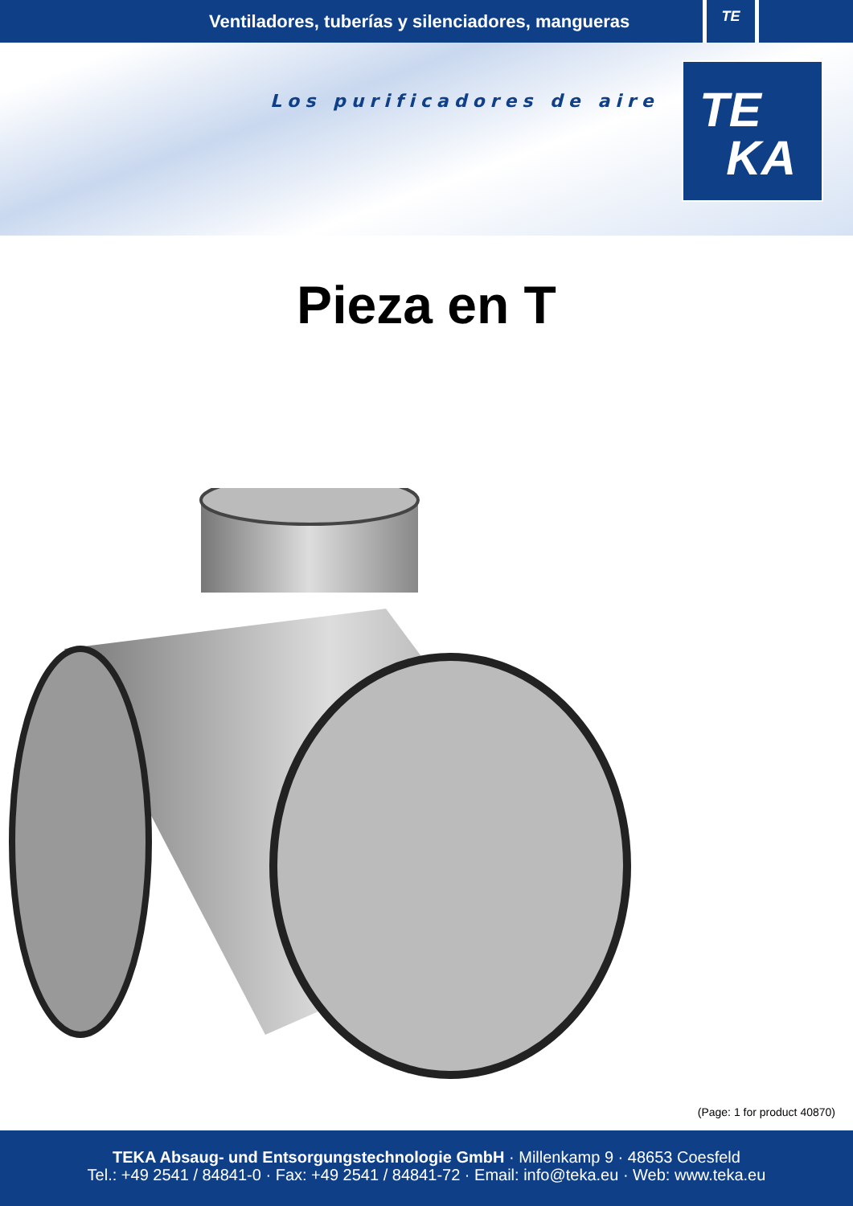Ventiladores, tuberías y silenciadores, mangueras
TE
Los purificadores de aire
TE
KA
Pieza en T
(Page: 1 for product 40870)
TEKA Absaug- und Entsorgungstechnologie GmbH · Millenkamp 9 · 48653 Coesfeld
Tel.: +49 2541 / 84841-0 · Fax: +49 2541 / 84841-72 · Email: info@teka.eu · Web: www.teka.eu